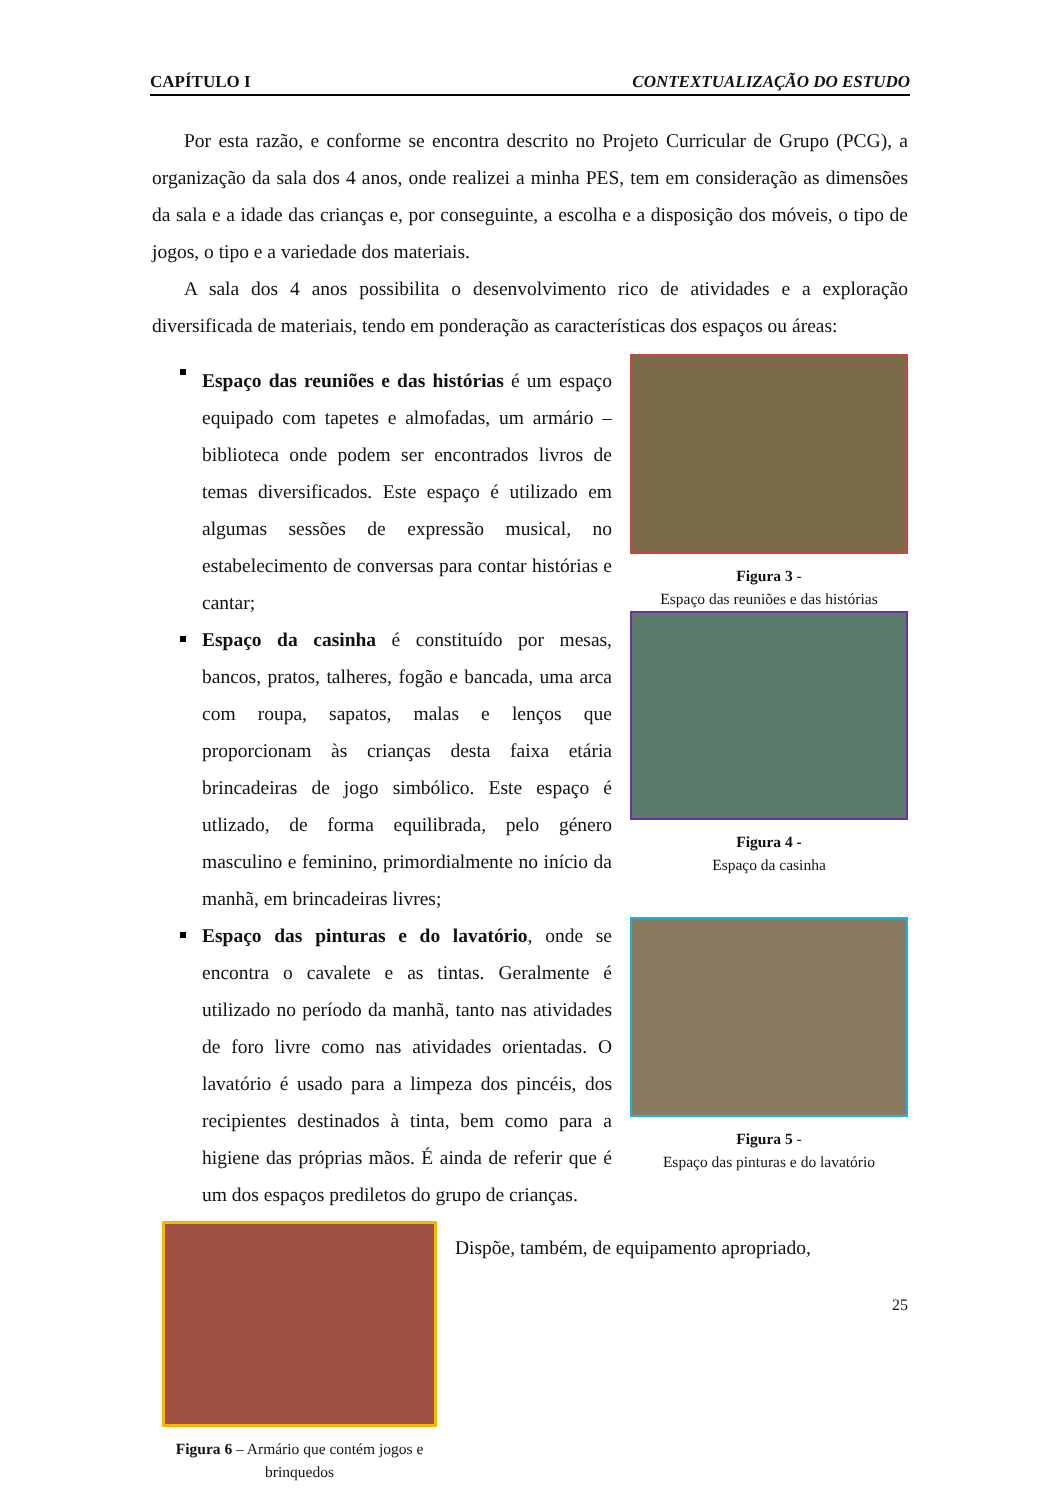CAPÍTULO I CONTEXTUALIZAÇÃO DO ESTUDO
Por esta razão, e conforme se encontra descrito no Projeto Curricular de Grupo (PCG), a organização da sala dos 4 anos, onde realizei a minha PES, tem em consideração as dimensões da sala e a idade das crianças e, por conseguinte, a escolha e a disposição dos móveis, o tipo de jogos, o tipo e a variedade dos materiais.
A sala dos 4 anos possibilita o desenvolvimento rico de atividades e a exploração diversificada de materiais, tendo em ponderação as características dos espaços ou áreas:
Espaço das reuniões e das histórias é um espaço equipado com tapetes e almofadas, um armário – biblioteca onde podem ser encontrados livros de temas diversificados. Este espaço é utilizado em algumas sessões de expressão musical, no estabelecimento de conversas para contar histórias e cantar;
Figura 3 -
Espaço das reuniões e das histórias
Espaço da casinha é constituído por mesas, bancos, pratos, talheres, fogão e bancada, uma arca com roupa, sapatos, malas e lenços que proporcionam às crianças desta faixa etária brincadeiras de jogo simbólico. Este espaço é utlizado, de forma equilibrada, pelo género masculino e feminino, primordialmente no início da manhã, em brincadeiras livres;
Figura 4 -
Espaço da casinha
Espaço das pinturas e do lavatório, onde se encontra o cavalete e as tintas. Geralmente é utilizado no período da manhã, tanto nas atividades de foro livre como nas atividades orientadas. O lavatório é usado para a limpeza dos pincéis, dos recipientes destinados à tinta, bem como para a higiene das próprias mãos. É ainda de referir que é um dos espaços prediletos do grupo de crianças.
Figura 5 -
Espaço das pinturas e do lavatório
Figura 6 – Armário que contém jogos e brinquedos
Dispõe, também, de equipamento apropriado,
25